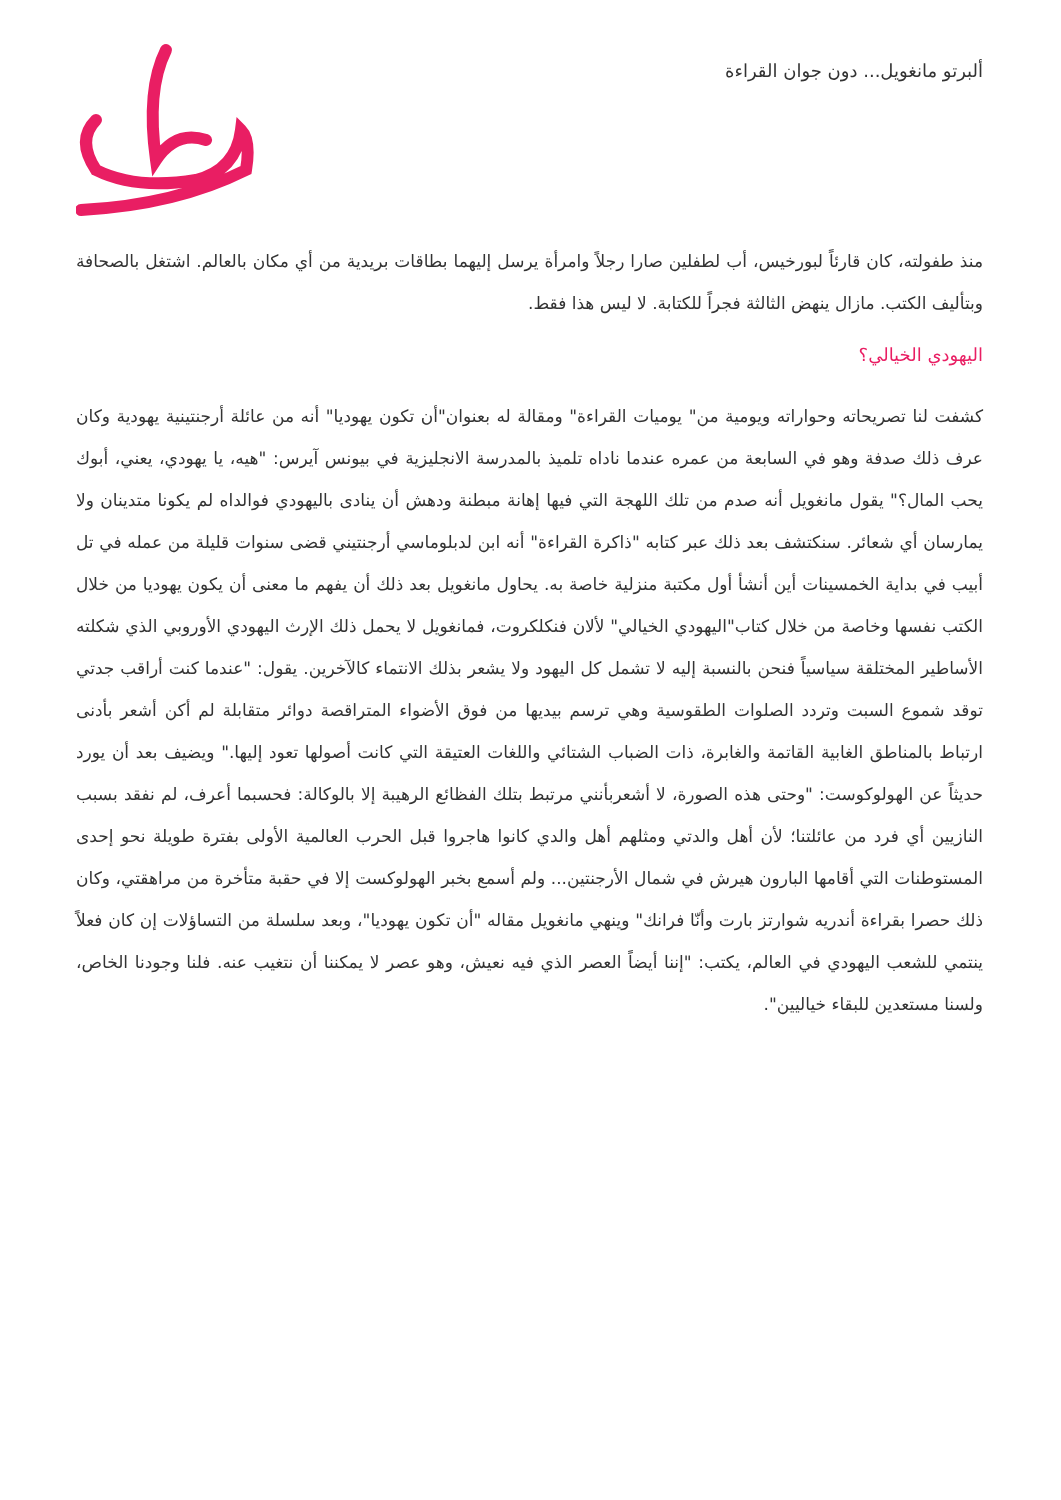ألبرتو مانغويل... دون جوان القراءة
منذ طفولته، كان قارئاً لبورخيس، أب لطفلين صارا رجلاً وامرأة يرسل إليهما بطاقات بريدية من أي مكان بالعالم. اشتغل بالصحافة وبتأليف الكتب. مازال ينهض الثالثة فجراً للكتابة. لا ليس هذا فقط.
اليهودي الخيالي؟
كشفت لنا تصريحاته وحواراته ويومية من" يوميات القراءة" ومقالة له بعنوان"أن تكون يهوديا" أنه من عائلة أرجنتينية يهودية وكان عرف ذلك صدفة وهو في السابعة من عمره عندما ناداه تلميذ بالمدرسة الانجليزية في بيونس آيرس: "هيه، يا يهودي، يعني، أبوك يحب المال؟" يقول مانغويل أنه صدم من تلك اللهجة التي فيها إهانة مبطنة ودهش أن ينادى باليهودي فوالداه لم يكونا متدينان ولا يمارسان أي شعائر. سنكتشف بعد ذلك عبر كتابه "ذاكرة القراءة" أنه ابن لدبلوماسي أرجنتيني قضى سنوات قليلة من عمله في تل أبيب في بداية الخمسينات أين أنشأ أول مكتبة منزلية خاصة به. يحاول مانغويل بعد ذلك أن يفهم ما معنى أن يكون يهوديا من خلال الكتب نفسها وخاصة من خلال كتاب"اليهودي الخيالي" لألان فنكلكروت، فمانغويل لا يحمل ذلك الإرث اليهودي الأوروبي الذي شكلته الأساطير المختلقة سياسياً فنحن بالنسبة إليه لا تشمل كل اليهود ولا يشعر بذلك الانتماء كالآخرين. يقول: "عندما كنت أراقب جدتي توقد شموع السبت وتردد الصلوات الطقوسية وهي ترسم بيديها من فوق الأضواء المتراقصة دوائر متقابلة لم أكن أشعر بأدنى ارتباط بالمناطق الغابية القاتمة والغابرة، ذات الضباب الشتائي واللغات العتيقة التي كانت أصولها تعود إليها." ويضيف بعد أن يورد حديثاً عن الهولوكوست: "وحتى هذه الصورة، لا أشعربأنني مرتبط بتلك الفظائع الرهيبة إلا بالوكالة: فحسبما أعرف، لم نفقد بسبب النازيين أي فرد من عائلتنا؛ لأن أهل والدتي ومثلهم أهل والدي كانوا هاجروا قبل الحرب العالمية الأولى بفترة طويلة نحو إحدى المستوطنات التي أقامها البارون هيرش في شمال الأرجنتين... ولم أسمع بخبر الهولوكست إلا في حقبة متأخرة من مراهقتي، وكان ذلك حصرا بقراءة أندريه شوارتز بارت وأنّا فرانك" وينهي مانغويل مقاله "أن تكون يهوديا"، وبعد سلسلة من التساؤلات إن كان فعلاً ينتمي للشعب اليهودي في العالم، يكتب: "إننا أيضاً العصر الذي فيه نعيش، وهو عصر لا يمكننا أن نتغيب عنه. فلنا وجودنا الخاص، ولسنا مستعدين للبقاء خياليين".